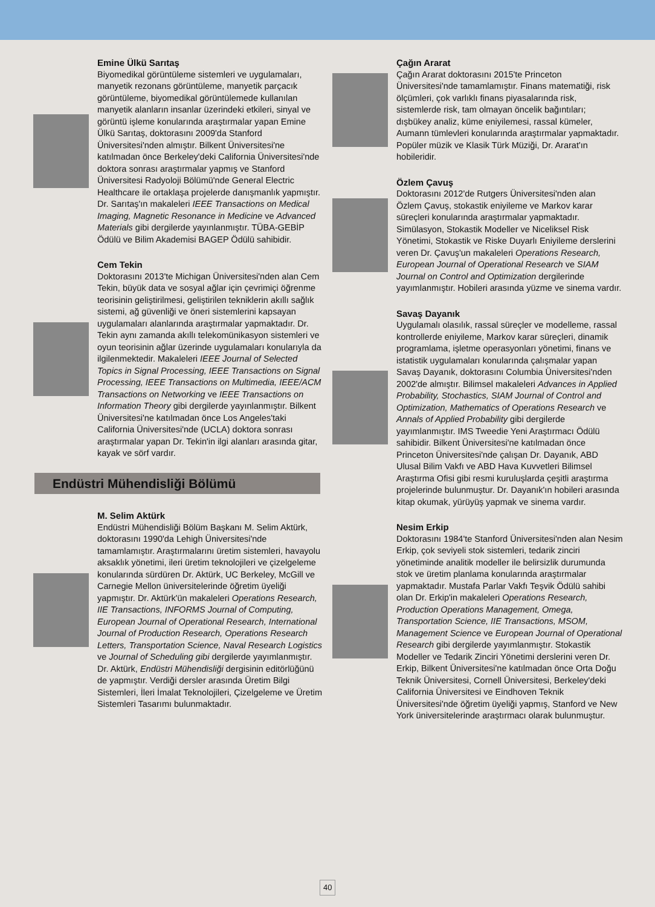Emine Ülkü Sarıtaş
Biyomedikal görüntüleme sistemleri ve uygulamaları, manyetik rezonans görüntüleme, manyetik parçacık görüntüleme, biyomedikal görüntülemede kullanılan manyetik alanların insanlar üzerindeki etkileri, sinyal ve görüntü işleme konularında araştırmalar yapan Emine Ülkü Sarıtaş, doktorasını 2009'da Stanford Üniversitesi'nden almıştır. Bilkent Üniversitesi'ne katılmadan önce Berkeley'deki California Üniversitesi'nde doktora sonrası araştırmalar yapmış ve Stanford Üniversitesi Radyoloji Bölümü'nde General Electric Healthcare ile ortaklaşa projelerde danışmanlık yapmıştır. Dr. Sarıtaş'ın makaleleri IEEE Transactions on Medical Imaging, Magnetic Resonance in Medicine ve Advanced Materials gibi dergilerde yayınlanmıştır. TÜBA-GEBİP Ödülü ve Bilim Akademisi BAGEP Ödülü sahibidir.
Cem Tekin
Doktorasını 2013'te Michigan Üniversitesi'nden alan Cem Tekin, büyük data ve sosyal ağlar için çevrimiçi öğrenme teorisinin geliştirilmesi, geliştirilen tekniklerin akıllı sağlık sistemi, ağ güvenliği ve öneri sistemlerini kapsayan uygulamaları alanlarında araştırmalar yapmaktadır. Dr. Tekin aynı zamanda akıllı telekomünikasyon sistemleri ve oyun teorisinin ağlar üzerinde uygulamaları konularıyla da ilgilenmektedir. Makaleleri IEEE Journal of Selected Topics in Signal Processing, IEEE Transactions on Signal Processing, IEEE Transactions on Multimedia, IEEE/ACM Transactions on Networking ve IEEE Transactions on Information Theory gibi dergilerde yayınlanmıştır. Bilkent Üniversitesi'ne katılmadan önce Los Angeles'taki California Üniversitesi'nde (UCLA) doktora sonrası araştırmalar yapan Dr. Tekin'in ilgi alanları arasında gitar, kayak ve sörf vardır.
Endüstri Mühendisliği Bölümü
M. Selim Aktürk
Endüstri Mühendisliği Bölüm Başkanı M. Selim Aktürk, doktorasını 1990'da Lehigh Üniversitesi'nde tamamlamıştır. Araştırmalarını üretim sistemleri, havayolu aksaklık yönetimi, ileri üretim teknolojileri ve çizelgeleme konularında sürdüren Dr. Aktürk, UC Berkeley, McGill ve Carnegie Mellon üniversitelerinde öğretim üyeliği yapmıştır. Dr. Aktürk'ün makaleleri Operations Research, IIE Transactions, INFORMS Journal of Computing, European Journal of Operational Research, International Journal of Production Research, Operations Research Letters, Transportation Science, Naval Research Logistics ve Journal of Scheduling gibi dergilerde yayımlanmıştır. Dr. Aktürk, Endüstri Mühendisliği dergisinin editörlüğünü de yapmıştır. Verdiği dersler arasında Üretim Bilgi Sistemleri, İleri İmalat Teknolojileri, Çizelgeleme ve Üretim Sistemleri Tasarımı bulunmaktadır.
Çağın Ararat
Çağın Ararat doktorasını 2015'te Princeton Üniversitesi'nde tamamlamıştır. Finans matematiği, risk ölçümleri, çok varlıklı finans piyasalarında risk, sistemlerde risk, tam olmayan öncelik bağıntıları; dışbükey analiz, küme eniyilemesi, rassal kümeler, Aumann tümlevleri konularında araştırmalar yapmaktadır. Popüler müzik ve Klasik Türk Müziği, Dr. Ararat'ın hobileridir.
Özlem Çavuş
Doktorasını 2012'de Rutgers Üniversitesi'nden alan Özlem Çavuş, stokastik eniyileme ve Markov karar süreçleri konularında araştırmalar yapmaktadır. Simülasyon, Stokastik Modeller ve Niceliksel Risk Yönetimi, Stokastik ve Riske Duyarlı Eniyileme derslerini veren Dr. Çavuş'un makaleleri Operations Research, European Journal of Operational Research ve SIAM Journal on Control and Optimization dergilerinde yayımlanmıştır. Hobileri arasında yüzme ve sinema vardır.
Savaş Dayanık
Uygulamalı olasılık, rassal süreçler ve modelleme, rassal kontrollerde eniyileme, Markov karar süreçleri, dinamik programlama, işletme operasyonları yönetimi, finans ve istatistik uygulamaları konularında çalışmalar yapan Savaş Dayanık, doktorasını Columbia Üniversitesi'nden 2002'de almıştır. Bilimsel makaleleri Advances in Applied Probability, Stochastics, SIAM Journal of Control and Optimization, Mathematics of Operations Research ve Annals of Applied Probability gibi dergilerde yayımlanmıştır. IMS Tweedie Yeni Araştırmacı Ödülü sahibidir. Bilkent Üniversitesi'ne katılmadan önce Princeton Üniversitesi'nde çalışan Dr. Dayanık, ABD Ulusal Bilim Vakfı ve ABD Hava Kuvvetleri Bilimsel Araştırma Ofisi gibi resmi kuruluşlarda çeşitli araştırma projelerinde bulunmuştur. Dr. Dayanık'ın hobileri arasında kitap okumak, yürüyüş yapmak ve sinema vardır.
Nesim Erkip
Doktorasını 1984'te Stanford Üniversitesi'nden alan Nesim Erkip, çok seviyeli stok sistemleri, tedarik zinciri yönetiminde analitik modeller ile belirsizlik durumunda stok ve üretim planlama konularında araştırmalar yapmaktadır. Mustafa Parlar Vakfı Teşvik Ödülü sahibi olan Dr. Erkip'in makaleleri Operations Research, Production Operations Management, Omega, Transportation Science, IIE Transactions, MSOM, Management Science ve European Journal of Operational Research gibi dergilerde yayımlanmıştır. Stokastik Modeller ve Tedarik Zinciri Yönetimi derslerini veren Dr. Erkip, Bilkent Üniversitesi'ne katılmadan önce Orta Doğu Teknik Üniversitesi, Cornell Üniversitesi, Berkeley'deki California Üniversitesi ve Eindhoven Teknik Üniversitesi'nde öğretim üyeliği yapmış, Stanford ve New York üniversitelerinde araştırmacı olarak bulunmuştur.
40